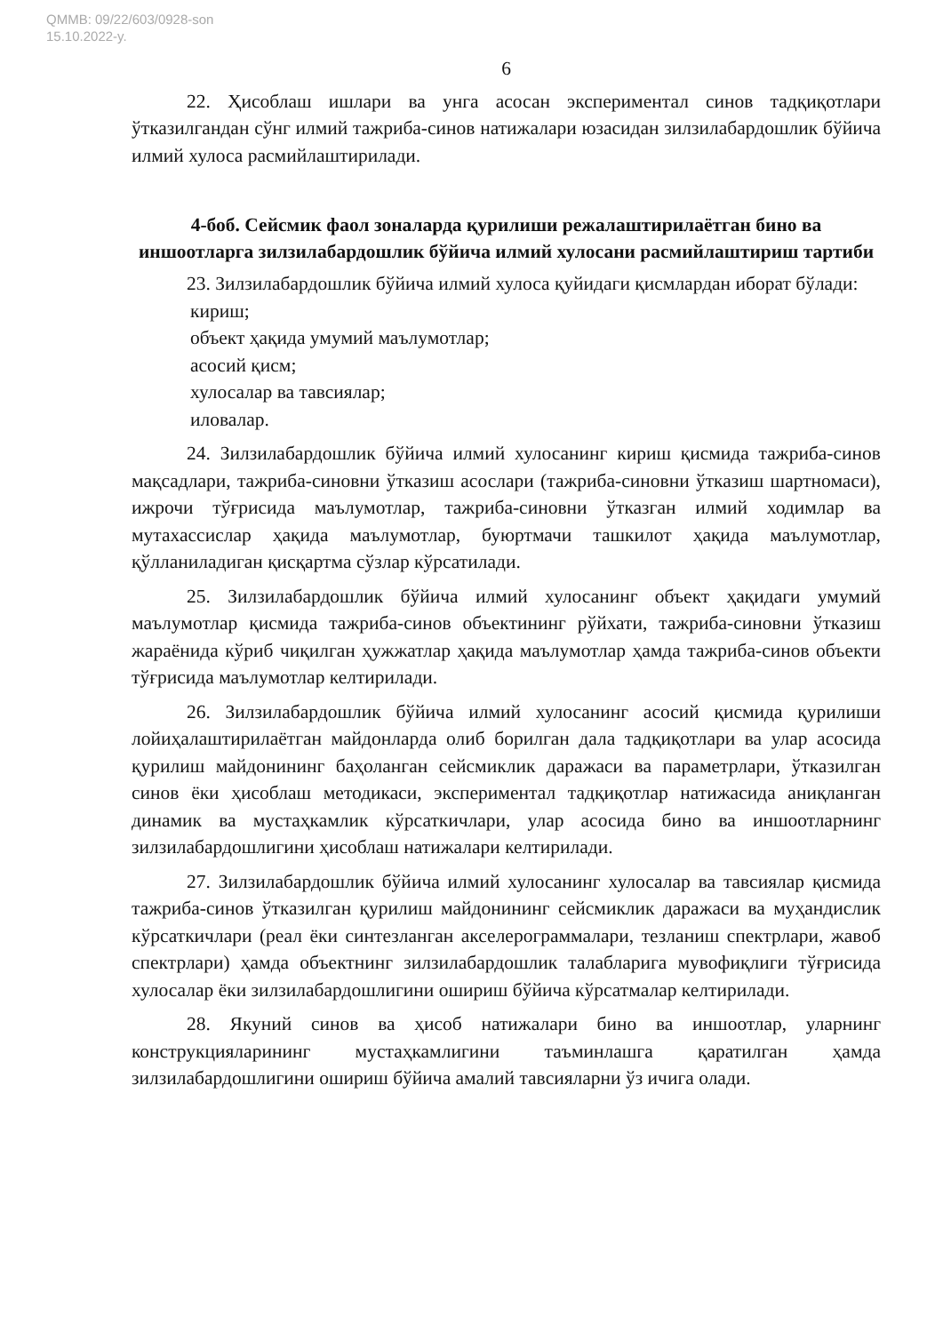QMMB: 09/22/603/0928-son
15.10.2022-y.
6
22. Ҳисоблаш ишлари ва унга асосан экспериментал синов тадқиқотлари ўтказилгандан сўнг илмий тажриба-синов натижалари юзасидан зилзилабардошлик бўйича илмий хулоса расмийлаштирилади.
4-боб. Сейсмик фаол зоналарда қурилиши режалаштирилаётган бино ва иншоотларга зилзилабардошлик бўйича илмий хулосани расмийлаштириш тартиби
23. Зилзилабардошлик бўйича илмий хулоса қуйидаги қисмлардан иборат бўлади:
кириш;
объект ҳақида умумий маълумотлар;
асосий қисм;
хулосалар ва тавсиялар;
иловалар.
24. Зилзилабардошлик бўйича илмий хулосанинг кириш қисмида тажриба-синов мақсадлари, тажриба-синовни ўтказиш асослари (тажриба-синовни ўтказиш шартномаси), ижрочи тўғрисида маълумотлар, тажриба-синовни ўтказган илмий ходимлар ва мутахассислар ҳақида маълумотлар, буюртмачи ташкилот ҳақида маълумотлар, қўлланиладиган қисқартма сўзлар кўрсатилади.
25. Зилзилабардошлик бўйича илмий хулосанинг объект ҳақидаги умумий маълумотлар қисмида тажриба-синов объектининг рўйхати, тажриба-синовни ўтказиш жараёнида кўриб чиқилган ҳужжатлар ҳақида маълумотлар ҳамда тажриба-синов объекти тўғрисида маълумотлар келтирилади.
26. Зилзилабардошлик бўйича илмий хулосанинг асосий қисмида қурилиши лойиҳалаштирилаётган майдонларда олиб борилган дала тадқиқотлари ва улар асосида қурилиш майдонининг баҳоланган сейсмиклик даражаси ва параметрлари, ўтказилган синов ёки ҳисоблаш методикаси, экспериментал тадқиқотлар натижасида аниқланган динамик ва мустаҳкамлик кўрсаткичлари, улар асосида бино ва иншоотларнинг зилзилабардошлигини ҳисоблаш натижалари келтирилади.
27. Зилзилабардошлик бўйича илмий хулосанинг хулосалар ва тавсиялар қисмида тажриба-синов ўтказилган қурилиш майдонининг сейсмиклик даражаси ва муҳандислик кўрсаткичлари (реал ёки синтезланган акселерограммалари, тезланиш спектрлари, жавоб спектрлари) ҳамда объектнинг зилзилабардошлик талабларига мувофиқлиги тўғрисида хулосалар ёки зилзилабардошлигини ошириш бўйича кўрсатмалар келтирилади.
28. Якуний синов ва ҳисоб натижалари бино ва иншоотлар, уларнинг конструкцияларининг мустаҳкамлигини таъминлашга қаратилган ҳамда зилзилабардошлигини ошириш бўйича амалий тавсияларни ўз ичига олади.